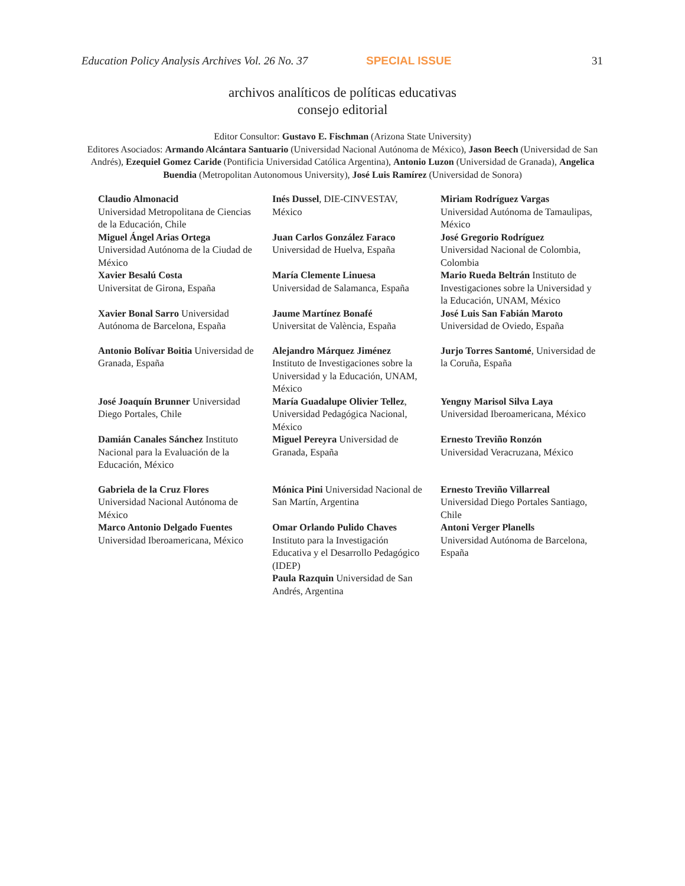Education Policy Analysis Archives Vol. 26 No. 37 SPECIAL ISSUE 31
archivos analíticos de políticas educativas
consejo editorial
Editor Consultor: Gustavo E. Fischman (Arizona State University)
Editores Asociados: Armando Alcántara Santuario (Universidad Nacional Autónoma de México), Jason Beech (Universidad de San Andrés), Ezequiel Gomez Caride (Pontificia Universidad Católica Argentina), Antonio Luzon (Universidad de Granada), Angelica Buendia (Metropolitan Autonomous University), José Luis Ramírez (Universidad de Sonora)
| Claudio Almonacid Universidad Metropolitana de Ciencias de la Educación, Chile | Inés Dussel , DIE-CINVESTAV, México | Miriam Rodríguez Vargas Universidad Autónoma de Tamaulipas, México |
| Miguel Ángel Arias Ortega Universidad Autónoma de la Ciudad de México | Juan Carlos González Faraco Universidad de Huelva, España | José Gregorio Rodríguez Universidad Nacional de Colombia, Colombia |
| Xavier Besalú Costa Universitat de Girona, España | María Clemente Linuesa Universidad de Salamanca, España | Mario Rueda Beltrán Instituto de Investigaciones sobre la Universidad y la Educación, UNAM, México |
| Xavier Bonal Sarro Universidad Autónoma de Barcelona, España | Jaume Martínez Bonafé Universitat de València, España | José Luis San Fabián Maroto Universidad de Oviedo, España |
| Antonio Bolívar Boitia Universidad de Granada, España | Alejandro Márquez Jiménez Instituto de Investigaciones sobre la Universidad y la Educación, UNAM, México | Jurjo Torres Santomé , Universidad de la Coruña, España |
| José Joaquín Brunner Universidad Diego Portales, Chile | María Guadalupe Olivier Tellez , Universidad Pedagógica Nacional, México | Yengny Marisol Silva Laya Universidad Iberoamericana, México |
| Damián Canales Sánchez Instituto Nacional para la Evaluación de la Educación, México | Miguel Pereyra Universidad de Granada, España | Ernesto Treviño Ronzón Universidad Veracruzana, México |
| Gabriela de la Cruz Flores Universidad Nacional Autónoma de México | Mónica Pini Universidad Nacional de San Martín, Argentina | Ernesto Treviño Villarreal Universidad Diego Portales Santiago, Chile |
| Marco Antonio Delgado Fuentes Universidad Iberoamericana, México | Omar Orlando Pulido Chaves Instituto para la Investigación Educativa y el Desarrollo Pedagógico (IDEP) Paula Razquin Universidad de San Andrés, Argentina | Antoni Verger Planells Universidad Autónoma de Barcelona, España |